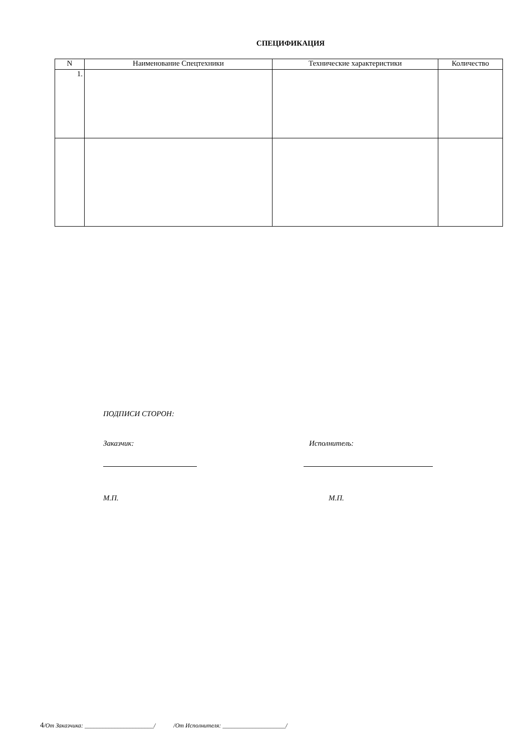СПЕЦИФИКАЦИЯ
| N | Наименование Спецтехники | Технические характеристики | Количество |
| --- | --- | --- | --- |
| 1. | | | |
ПОДПИСИ СТОРОН:
Заказчик: Исполнитель:
М.П. М.П.
4/От Заказчика: _______________________/ /От Исполнителя: _____________________/